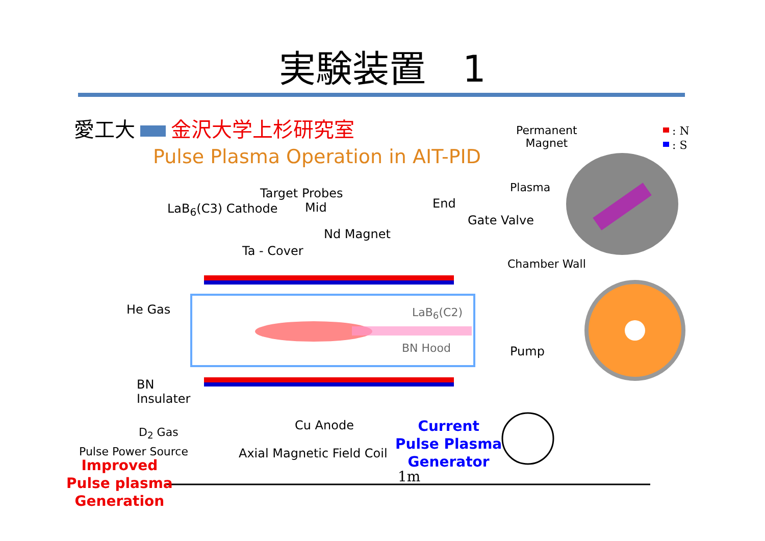実験装置　1
愛工大 金沢大学上杉研究室
Pulse Plasma Operation in AIT-PID
: N
: S
Permanent
Magnet
Plasma
Chamber Wall
Target Probes
LaB<sub>6</sub>(C3) Cathode Mid End
Gate Valve
Nd Magnet
Ta - Cover
He Gas LaB<sub>6</sub>(C2)
BN Hood Pump
BN
Insulater
D<sub>2</sub> Gas Cu Anode
Axial Magnetic Field Coil
Pulse Power Source
1m
Current
Pulse Plasma
Generator
Improved
Pulse plasma
Generation